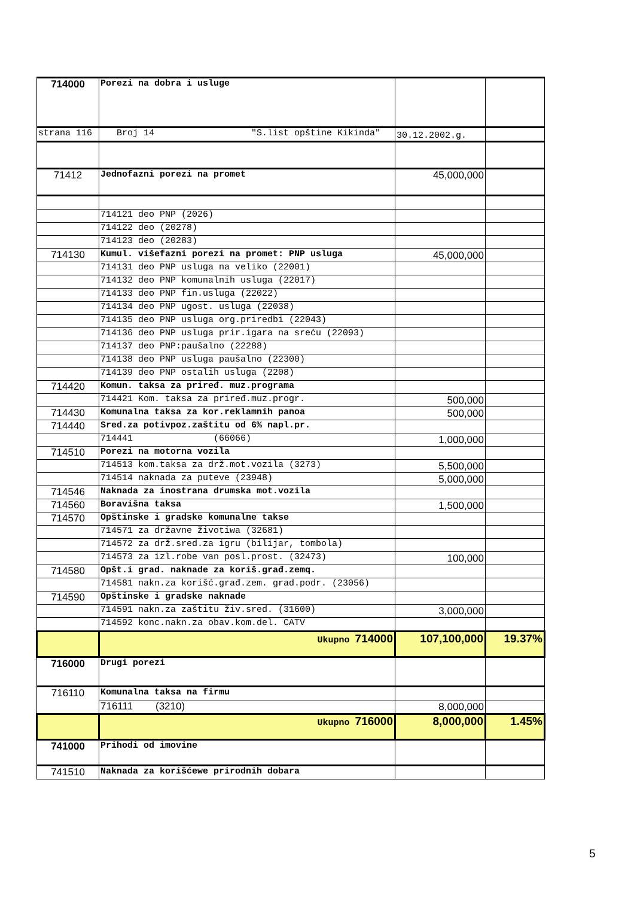| 714000 | Porezi na dobra i usluge | | |
| strana 116 | Broj 14 "S.list opštine Kikinda" | 30.12.2002.g. | |
| 71412 | Jednofazni porezi na promet | 45,000,000 | |
| | 714121 deo PNP (2026) | | |
| | 714122 deo (20278) | | |
| | 714123 deo (20283) | | |
| 714130 | Kumul. višefazni porezi na promet: PNP usluga | 45,000,000 | |
| | 714131 deo PNP usluga na veliko (22001) | | |
| | 714132 deo PNP komunalnih usluga (22017) | | |
| | 714133 deo PNP fin.usluga (22022) | | |
| | 714134 deo PNP ugost. usluga (22038) | | |
| | 714135 deo PNP usluga org.priredbi (22043) | | |
| | 714136 deo PNP usluga prir.igara na sreću (22093) | | |
| | 714137 deo PNP:paušalno (22288) | | |
| | 714138 deo PNP usluga paušalno (22300) | | |
| | 714139 deo PNP ostalih usluga (2208) | | |
| 714420 | Komun. taksa za priređ. muz.programa | | |
| | 714421 Kom. taksa za priređ.muz.progr. | 500,000 | |
| 714430 | Komunalna taksa za kor.reklamnih panoa | 500,000 | |
| 714440 | Sred.za potivpoz.zaštitu od 6% napl.pr. | | |
| | 714441 (66066) | 1,000,000 | |
| 714510 | Porezi na motorna vozila | | |
| | 714513 kom.taksa za drž.mot.vozila (3273) | 5,500,000 | |
| | 714514 naknada za puteve (23948) | 5,000,000 | |
| 714546 | Naknada za inostrana drumska mot.vozila | | |
| 714560 | Boravišna taksa | 1,500,000 | |
| 714570 | Opštinske i gradske komunalne takse | | |
| | 714571 za državne životiwa (32681) | | |
| | 714572 za drž.sred.za igru (bilijar, tombola) | | |
| | 714573 za izl.robe van posl.prost. (32473) | 100,000 | |
| 714580 | Opšt.i grad. naknade za koriš.građ.zemq. | | |
| | 714581 nakn.za korišć.građ.zem. grad.podr. (23056) | | |
| 714590 | Opštinske i gradske naknade | | |
| | 714591 nakn.za zaštitu živ.sred. (31600) | 3,000,000 | |
| | 714592 konc.nakn.za obav.kom.del. CATV | | |
| | Ukupno 714000 | 107,100,000 | 19.37% |
| 716000 | Drugi porezi | | |
| 716110 | Komunalna taksa na firmu | | |
| | 716111 (3210) | 8,000,000 | |
| | Ukupno 716000 | 8,000,000 | 1.45% |
| 741000 | Prihodi od imovine | | |
| 741510 | Naknada za korišćewe prirodnih dobara | | |
5